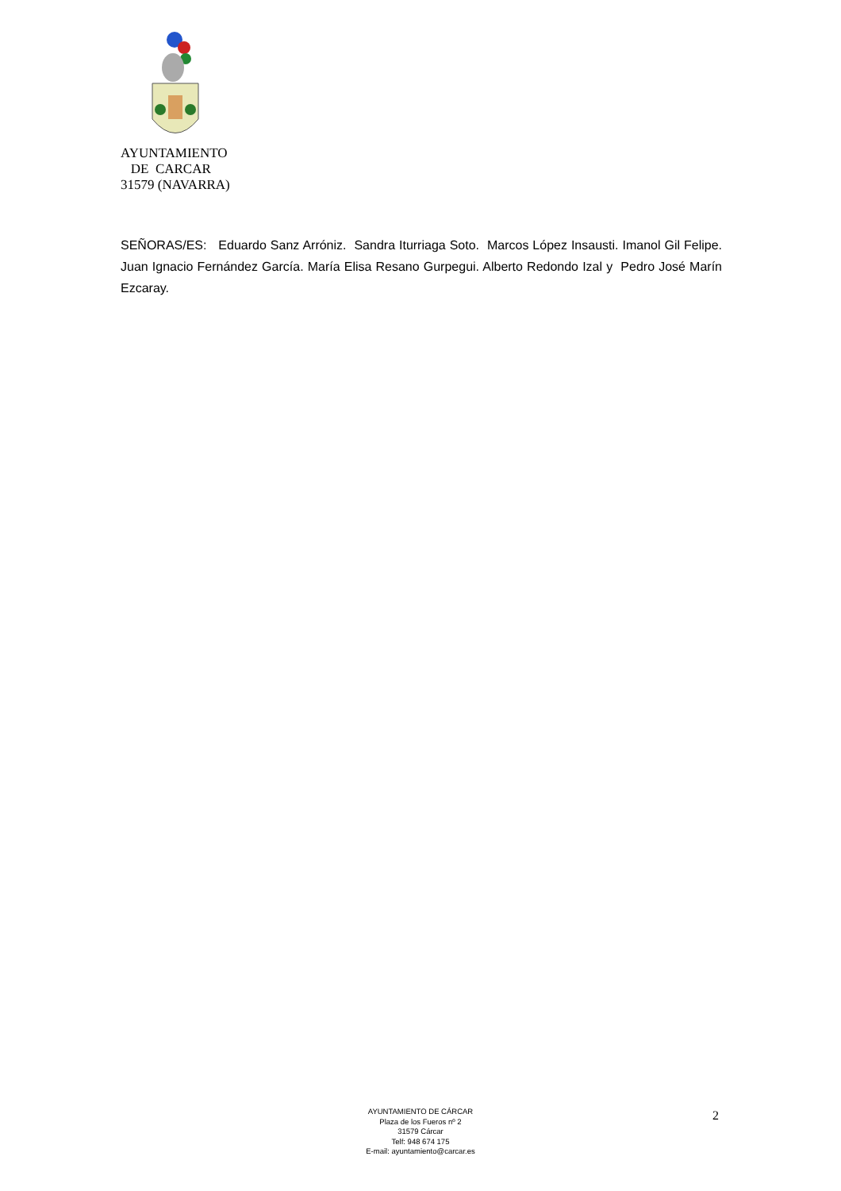AYUNTAMIENTO
DE CARCAR
31579 (NAVARRA)
SEÑORAS/ES: Eduardo Sanz Arróniz. Sandra Iturriaga Soto. Marcos López Insausti. Imanol Gil Felipe. Juan Ignacio Fernández García. María Elisa Resano Gurpegui. Alberto Redondo Izal y Pedro José Marín Ezcaray.
AYUNTAMIENTO DE CÁRCAR
Plaza de los Fueros nº 2
31579 Cárcar
Telf: 948 674 175
E-mail: ayuntamiento@carcar.es
2